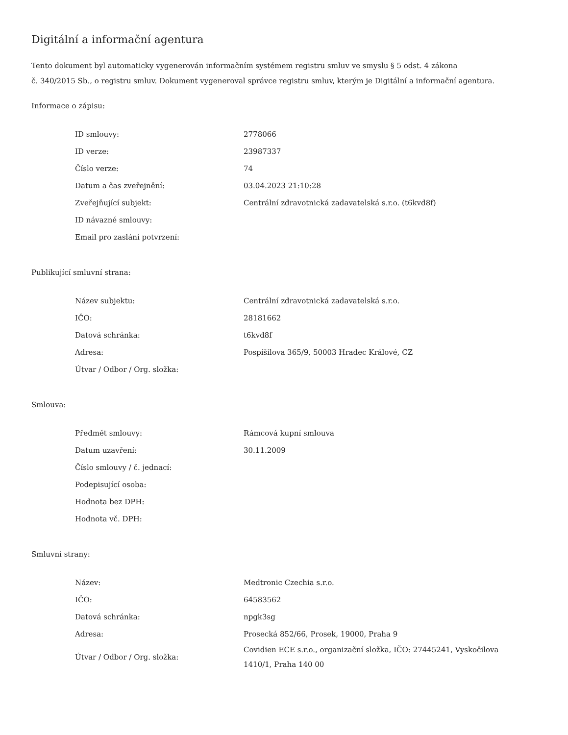Digitální a informační agentura
Tento dokument byl automaticky vygenerován informačním systémem registru smluv ve smyslu § 5 odst. 4 zákona
č. 340/2015 Sb., o registru smluv. Dokument vygeneroval správce registru smluv, kterým je Digitální a informační agentura.
Informace o zápisu:
| ID smlouvy: | 2778066 |
| ID verze: | 23987337 |
| Číslo verze: | 74 |
| Datum a čas zveřejnění: | 03.04.2023 21:10:28 |
| Zveřejňující subjekt: | Centrální zdravotnická zadavatelská s.r.o. (t6kvd8f) |
| ID návazné smlouvy: | |
| Email pro zaslání potvrzení: | |
Publikující smluvní strana:
| Název subjektu: | Centrální zdravotnická zadavatelská s.r.o. |
| IČO: | 28181662 |
| Datová schránka: | t6kvd8f |
| Adresa: | Pospíšilova 365/9, 50003 Hradec Králové, CZ |
| Útvar / Odbor / Org. složka: | |
Smlouva:
| Předmět smlouvy: | Rámcová kupní smlouva |
| Datum uzavření: | 30.11.2009 |
| Číslo smlouvy / č. jednací: | |
| Podepisující osoba: | |
| Hodnota bez DPH: | |
| Hodnota vč. DPH: | |
Smluvní strany:
| Název: | Medtronic Czechia s.r.o. |
| IČO: | 64583562 |
| Datová schránka: | npgk3sg |
| Adresa: | Prosecká 852/66, Prosek, 19000, Praha 9 |
| Útvar / Odbor / Org. složka: | Covidien ECE s.r.o., organizační složka, IČO: 27445241, Vyskočilova 1410/1, Praha 140 00 |